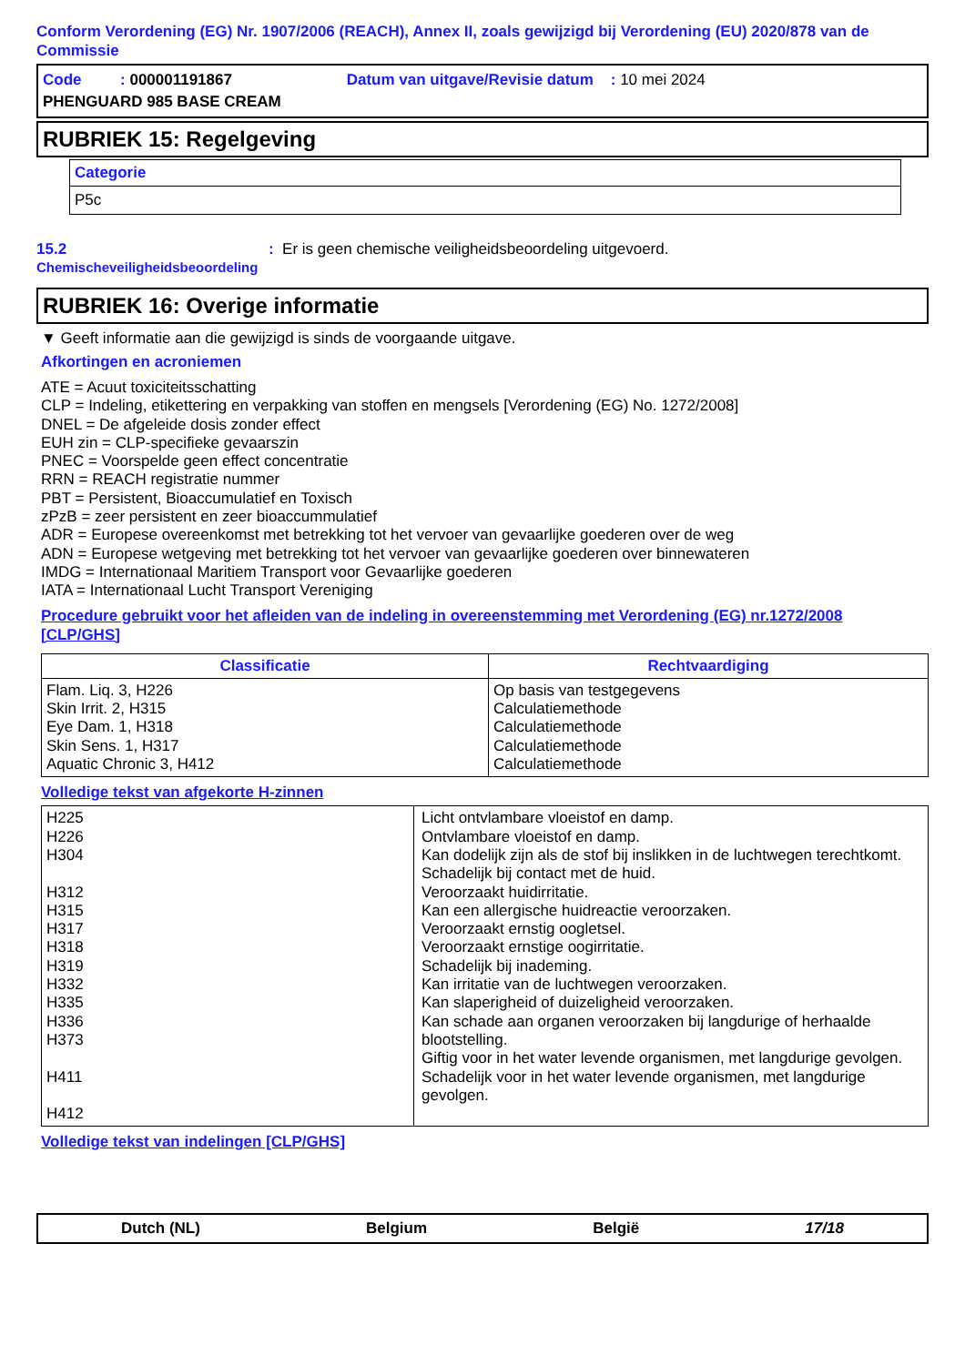Conform Verordening (EG) Nr. 1907/2006 (REACH), Annex II, zoals gewijzigd bij Verordening (EU) 2020/878 van de Commissie
| Code : 000001191867 | Datum van uitgave/Revisie datum : 10 mei 2024 |
| PHENGUARD 985 BASE CREAM | |
RUBRIEK 15: Regelgeving
| Categorie |
| P5c |
15.2
Chemischeveiligheidsbeoordeling
: Er is geen chemische veiligheidsbeoordeling uitgevoerd.
RUBRIEK 16: Overige informatie
▼ Geeft informatie aan die gewijzigd is sinds de voorgaande uitgave.
Afkortingen en acroniemen
ATE = Acuut toxiciteitsschatting
CLP = Indeling, etikettering en verpakking van stoffen en mengsels [Verordening (EG) No. 1272/2008]
DNEL = De afgeleide dosis zonder effect
EUH zin = CLP-specifieke gevaarszin
PNEC = Voorspelde geen effect concentratie
RRN = REACH registratie nummer
PBT = Persistent, Bioaccumulatief en Toxisch
zPzB = zeer persistent en zeer bioaccummulatief
ADR = Europese overeenkomst met betrekking tot het vervoer van gevaarlijke goederen over de weg
ADN = Europese wetgeving met betrekking tot het vervoer van gevaarlijke goederen over binnewateren
IMDG = Internationaal Maritiem Transport voor Gevaarlijke goederen
IATA = Internationaal Lucht Transport Vereniging
Procedure gebruikt voor het afleiden van de indeling in overeenstemming met Verordening (EG) nr.1272/2008 [CLP/GHS]
| Classificatie | Rechtvaardiging |
| --- | --- |
| Flam. Liq. 3, H226 Skin Irrit. 2, H315 Eye Dam. 1, H318 Skin Sens. 1, H317 Aquatic Chronic 3, H412 | Op basis van testgegevens Calculatiemethode Calculatiemethode Calculatiemethode Calculatiemethode |
Volledige tekst van afgekorte H-zinnen
| H225 H226 H304 H312 H315 H317 H318 H319 H332 H335 H336 H373 H411 H412 | Licht ontvlambare vloeistof en damp. Ontvlambare vloeistof en damp. Kan dodelijk zijn als de stof bij inslikken in de luchtwegen terechtkomt. Schadelijk bij contact met de huid. Veroorzaakt huidirritatie. Kan een allergische huidreactie veroorzaken. Veroorzaakt ernstig oogletsel. Veroorzaakt ernstige oogirritatie. Schadelijk bij inademing. Kan irritatie van de luchtwegen veroorzaken. Kan slaperigheid of duizeligheid veroorzaken. Kan schade aan organen veroorzaken bij langdurige of herhaalde blootstelling. Giftig voor in het water levende organismen, met langdurige gevolgen. Schadelijk voor in het water levende organismen, met langdurige gevolgen. |
Volledige tekst van indelingen [CLP/GHS]
Dutch (NL) Belgium België 17/18